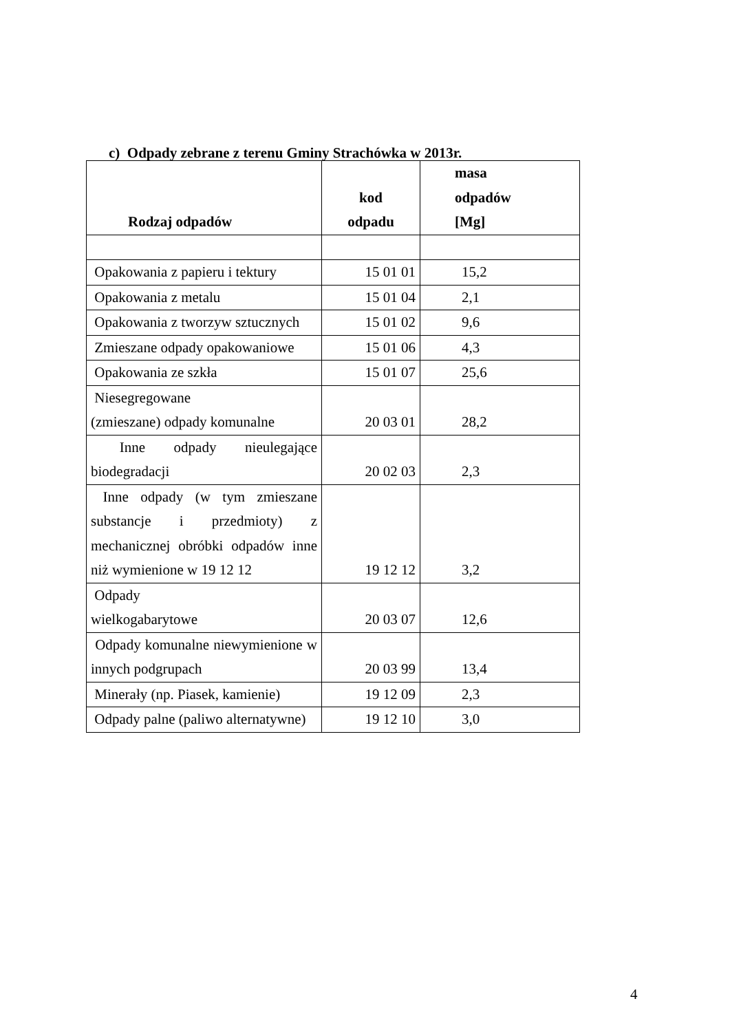c) Odpady zebrane z terenu Gminy Strachówka w 2013r.
| Rodzaj odpadów | kod odpadu | masa odpadów [Mg] |
| --- | --- | --- |
| Opakowania z papieru i tektury | 15 01 01 | 15,2 |
| Opakowania z metalu | 15 01 04 | 2,1 |
| Opakowania z tworzyw sztucznych | 15 01 02 | 9,6 |
| Zmieszane odpady opakowaniowe | 15 01 06 | 4,3 |
| Opakowania ze szkła | 15 01 07 | 25,6 |
| Niesegregowane (zmieszane) odpady komunalne | 20 03 01 | 28,2 |
| Inne odpady nieulegające biodegradacji | 20 02 03 | 2,3 |
| Inne odpady (w tym zmieszane substancje i przedmioty) z mechanicznej obróbki odpadów inne niż wymienione w 19 12 12 | 19 12 12 | 3,2 |
| Odpady wielkogabarytowe | 20 03 07 | 12,6 |
| Odpady komunalne niewymienione w innych podgrupach | 20 03 99 | 13,4 |
| Minerały (np. Piasek, kamienie) | 19 12 09 | 2,3 |
| Odpady palne (paliwo alternatywne) | 19 12 10 | 3,0 |
4